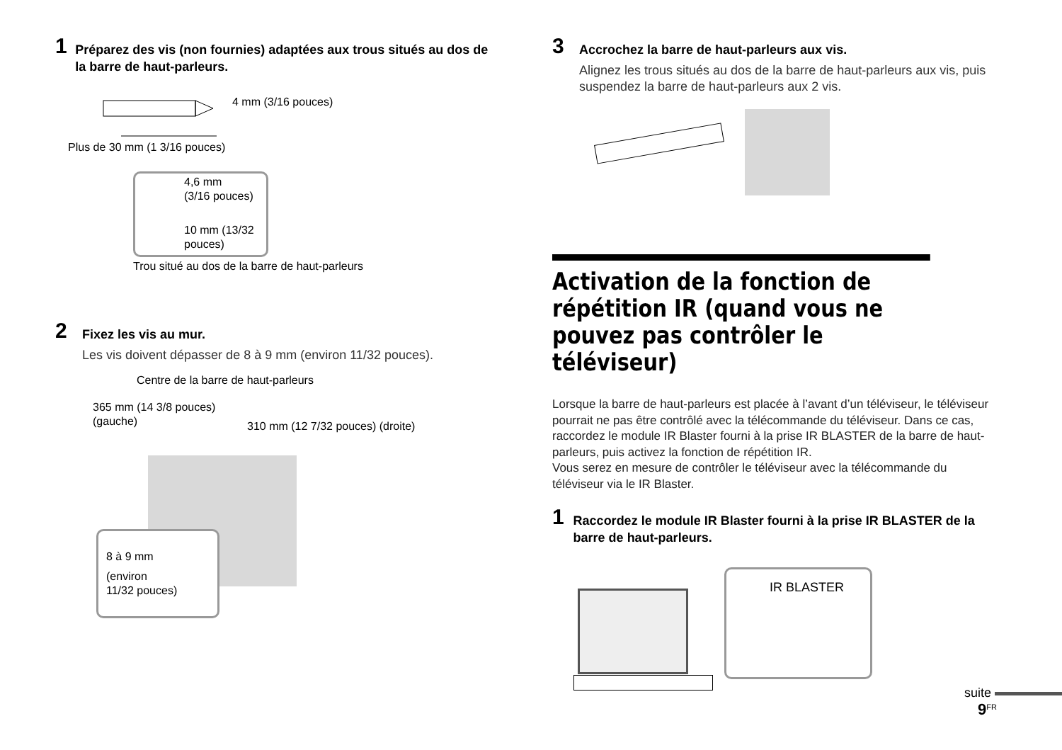1
Préparez des vis (non fournies) adaptées aux trous situés au dos de la barre de haut-parleurs.
4 mm (3/16 pouces)
Plus de 30 mm (1 3/16 pouces)
4,6 mm
(3/16 pouces)
10 mm (13/32
pouces)
Trou situé au dos de la barre de haut-parleurs
2
Fixez les vis au mur.
Les vis doivent dépasser de 8 à 9 mm (environ 11/32 pouces).
Centre de la barre de haut-parleurs
365 mm (14 3/8 pouces)
(gauche)
310 mm (12 7/32 pouces) (droite)
8 à 9 mm
(environ
11/32 pouces)
3
Accrochez la barre de haut-parleurs aux vis.
Alignez les trous situés au dos de la barre de haut-parleurs aux vis, puis suspendez la barre de haut-parleurs aux 2 vis.
Activation de la fonction de répétition IR (quand vous ne pouvez pas contrôler le téléviseur)
Lorsque la barre de haut-parleurs est placée à l’avant d’un téléviseur, le téléviseur pourrait ne pas être contrôlé avec la télécommande du téléviseur. Dans ce cas, raccordez le module IR Blaster fourni à la prise IR BLASTER de la barre de haut-parleurs, puis activez la fonction de répétition IR.
Vous serez en mesure de contrôler le téléviseur avec la télécommande du téléviseur via le IR Blaster.
1
Raccordez le module IR Blaster fourni à la prise IR BLASTER de la barre de haut-parleurs.
IR BLASTER
suite
9<sup>FR</sup>